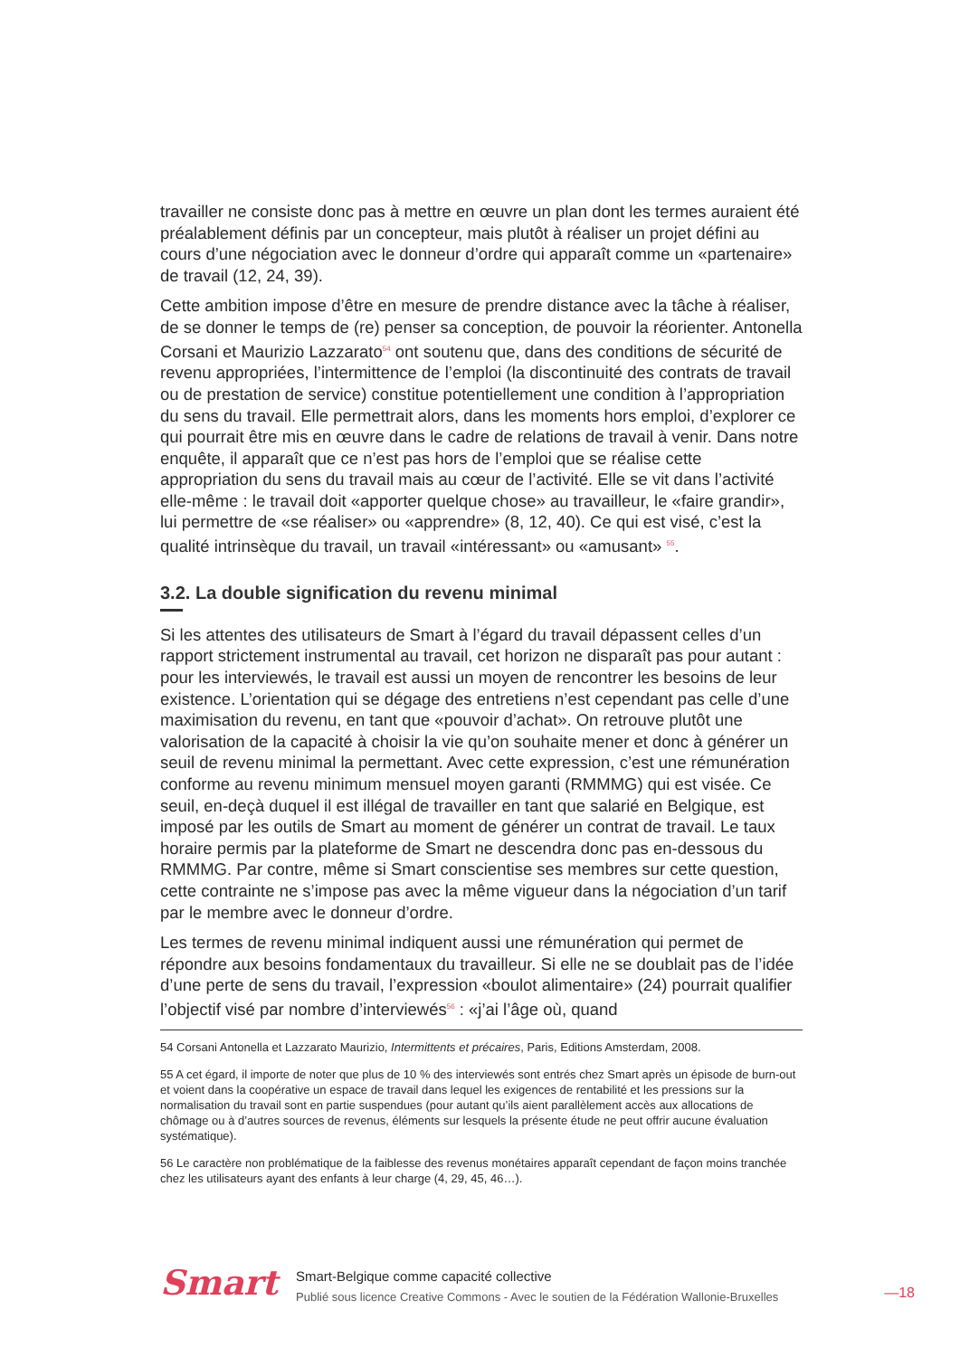travailler ne consiste donc pas à mettre en œuvre un plan dont les termes auraient été préalablement définis par un concepteur, mais plutôt à réaliser un projet défini au cours d’une négociation avec le donneur d’ordre qui apparaît comme un «partenaire» de travail (12, 24, 39).
Cette ambition impose d’être en mesure de prendre distance avec la tâche à réaliser, de se donner le temps de (re) penser sa conception, de pouvoir la réorienter. Antonella Corsani et Maurizio Lazzarato<sup>54</sup> ont soutenu que, dans des conditions de sécurité de revenu appropriées, l’intermittence de l’emploi (la discontinuité des contrats de travail ou de prestation de service) constitue potentiellement une condition à l’appropriation du sens du travail. Elle permettrait alors, dans les moments hors emploi, d’explorer ce qui pourrait être mis en œuvre dans le cadre de relations de travail à venir. Dans notre enquête, il apparaît que ce n’est pas hors de l’emploi que se réalise cette appropriation du sens du travail mais au cœur de l’activité. Elle se vit dans l’activité elle-même : le travail doit «apporter quelque chose» au travailleur, le «faire grandir», lui permettre de «se réaliser» ou «apprendre» (8, 12, 40). Ce qui est visé, c’est la qualité intrinsèque du travail, un travail «intéressant» ou «amusant» <sup>55</sup>.
3.2. La double signification du revenu minimal
Si les attentes des utilisateurs de Smart à l’égard du travail dépassent celles d’un rapport strictement instrumental au travail, cet horizon ne disparaît pas pour autant : pour les interviewés, le travail est aussi un moyen de rencontrer les besoins de leur existence. L’orientation qui se dégage des entretiens n’est cependant pas celle d’une maximisation du revenu, en tant que «pouvoir d’achat». On retrouve plutôt une valorisation de la capacité à choisir la vie qu’on souhaite mener et donc à générer un seuil de revenu minimal la permettant. Avec cette expression, c’est une rémunération conforme au revenu minimum mensuel moyen garanti (RMMMG) qui est visée. Ce seuil, en-deçà duquel il est illégal de travailler en tant que salarié en Belgique, est imposé par les outils de Smart au moment de générer un contrat de travail. Le taux horaire permis par la plateforme de Smart ne descendra donc pas en-dessous du RMMMG. Par contre, même si Smart conscientise ses membres sur cette question, cette contrainte ne s’impose pas avec la même vigueur dans la négociation d’un tarif par le membre avec le donneur d’ordre.
Les termes de revenu minimal indiquent aussi une rémunération qui permet de répondre aux besoins fondamentaux du travailleur. Si elle ne se doublait pas de l’idée d’une perte de sens du travail, l’expression «boulot alimentaire» (24) pourrait qualifier l’objectif visé par nombre d’interviewés<sup>56</sup> : «j’ai l’âge où, quand
54 Corsani Antonella et Lazzarato Maurizio, Intermittents et précaires, Paris, Editions Amsterdam, 2008.
55 A cet égard, il importe de noter que plus de 10 % des interviewés sont entrés chez Smart après un épisode de burn-out et voient dans la coopérative un espace de travail dans lequel les exigences de rentabilité et les pressions sur la normalisation du travail sont en partie suspendues (pour autant qu’ils aient parallèlement accès aux allocations de chômage ou à d’autres sources de revenus, éléments sur lesquels la présente étude ne peut offrir aucune évaluation systématique).
56 Le caractère non problématique de la faiblesse des revenus monétaires apparaît cependant de façon moins tranchée chez les utilisateurs ayant des enfants à leur charge (4, 29, 45, 46…).
Smart
Smart-Belgique comme capacité collective
Publié sous licence Creative Commons - Avec le soutien de la Fédération Wallonie-Bruxelles
—18